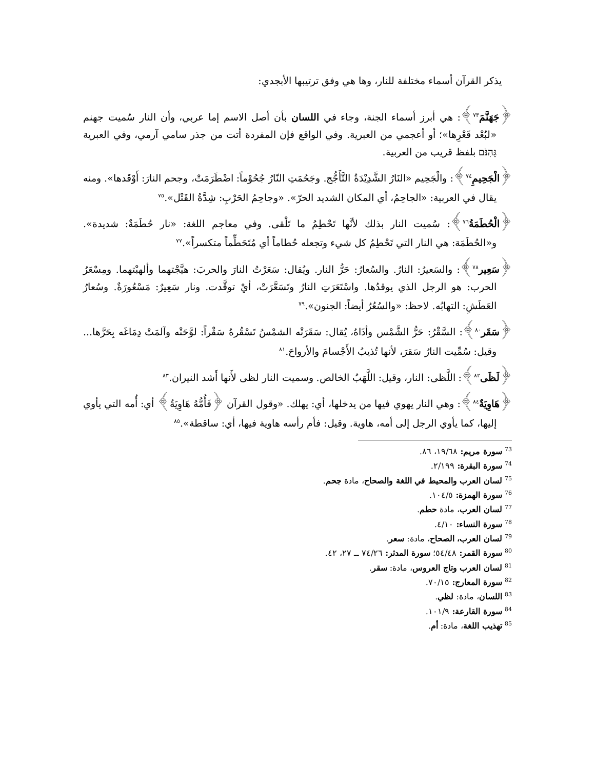يذكر القرآن أسماء مختلفة للنار، وها هي وفق ترتيبها الأبجدي:
﴿جَهَنَّمَ<sup>٧٣</sup>﴾: هي أبرز أسماء الجنة، وجاء في اللسان بأن أصل الاسم إما عربي، وأن النار سُميت جهنم «لبُعْد قَعْرِها»؛ أو أعجمي من العبرية. وفي الواقع فإن المفردة أتت من جذر سامي آرمي، وفي العبرية גֵּהִנֹּם بلفظ قريب من العربية.
﴿الْجَحِيمِ<sup>٧٤</sup>﴾: والْجَحِيم «النَارُ الشَّدِيْدَةُ التَّأَجُّج. وجَحُمَتِ النّارُ جُحُوْماً: اضْطَرَمَتْ، وجحم النارَ: أَوْقَدها». ومنه يقال في العربية: «الجاحِمُ، أي المكان الشديد الحرّ». «وجاحِمُ الحَرْبِ: شِدَّةُ القَتْل».<sup>٧٥</sup>
﴿الْحُطَمَةُ<sup>٧٦</sup>﴾: سُميت النار بذلك لأنَّها تَحْطِمُ ما تَلْقى. وفي معاجم اللغة: «نار حُطَمَةٌ: شديدة». و«الحُطَمَة: هي النار التي تَحْطِمُ كل شيء وتجعله حُطاماً أي مُتَحَطِّماً متكسراً».<sup>٧٧</sup>
﴿سَعِير<sup>٧٨</sup>﴾: والسَعيرُ: النارُ. والسُعارُ: حَرُّ النار. ويُقال: سَعَرْتُ النارَ والحربَ: هيَّجْتهما وألهبْتهما. ومِسْعَرُ الحرب: هو الرجل الذي يوقدُها. واسْتَعَرَتِ النارُ وتَسَعَّرَتْ، أيْ توقَّدت. ونار سَعِيرٌ: مَسْعُورَةٌ. وسُعارُ العَطَشِ: التهابُه. لاحظ: «والسُعُرُ أيضاً: الجنون».<sup>٧٩</sup>
﴿سَقَر<sup>٨٠</sup>﴾: السَّقْرُ: حَرُّ الشَّمْس وأذَاهُ، يُقال: سَقَرَتْه الشمْسُ تَسْقُرهُ سَقْراً: لوَّحَتْه وآلمَتْ دِمَاغَه بِحَرَّها... وقيل: سُمِّيت النارُ سَقرَ، لأنها تُذيبُ الأَجْسامَ والأرواحَ.<sup>٨١</sup>
﴿لَظَى<sup>٨٢</sup>﴾: اللَّظى: النار، وقيل: اللَّهَبُ الخالص. وسميت النار لظى لأَنها أَشد النيران.<sup>٨٣</sup>
﴿هَاوِيَةٌ<sup>٨٤</sup>﴾: وهي النار يهوي فيها من يدخلها، أي: يهلك. «وقول القرآن ﴿فَأُمُّهُ هَاوِيَةٌ﴾ أي: أُمه التي يأوي إليها، كما يأوي الرجل إلى أمه، هاوية. وقيل: فأم رأسه هاوية فيها، أي: ساقطة».<sup>٨٥</sup>
<sup>73</sup> سورة مريم: ١٩/٦٨، ٨٦.
<sup>74</sup> سورة البقرة: ٢/١٩٩.
<sup>75</sup> لسان العرب والمحيط في اللغة والصحاح، مادة جحم.
<sup>76</sup> سورة الهمزة: ١٠٤/٥.
<sup>77</sup> لسان العرب، مادة حطم.
<sup>78</sup> سورة النساء: ٤/١٠.
<sup>79</sup> لسان العرب، الصحاح، مادة: سعر.
<sup>80</sup> سورة القمر: ٥٤/٤٨؛ سورة المدثر: ٧٤/٢٦ ــ ٢٧، ٤٢.
<sup>81</sup> لسان العرب وتاج العروس، مادة: سقر.
<sup>82</sup> سورة المعارج: ٧٠/١٥.
<sup>83</sup> اللسان، مادة: لظي.
<sup>84</sup> سورة القارعة: ١٠١/٩.
<sup>85</sup> تهذيب اللغة، مادة: أم.